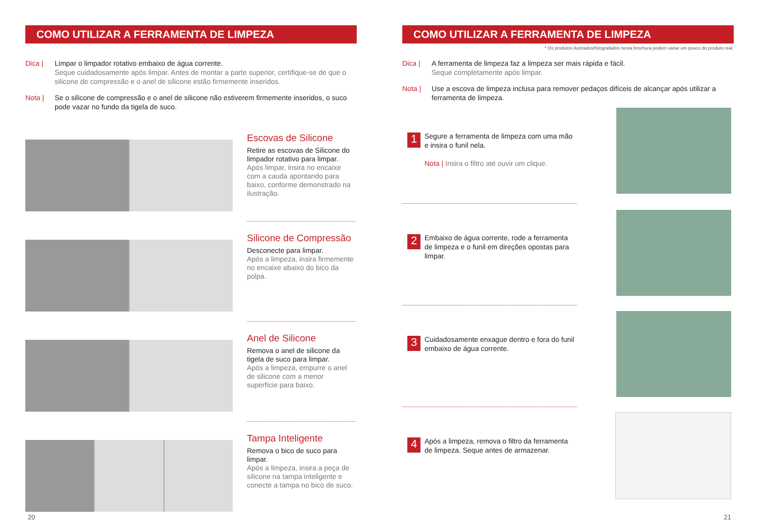COMO UTILIZAR A FERRAMENTA DE LIMPEZA
Dica | Limpar o limpador rotativo embaixo de água corrente.
Seque cuidadosamente após limpar. Antes de montar a parte superior, certifique-se de que o silicone de compressão e o anel de silicone estão firmemente inseridos.
Nota | Se o silicone de compressão e o anel de silicone não estiverem firmemente inseridos, o suco pode vazar no fundo da tigela de suco.
Escovas de Silicone
Retire as escovas de Silicone do limpador rotativo para limpar.
Após limpar, insira no encaixe com a cauda apontando para baixo, conforme demonstrado na ilustração.
Silicone de Compressão
Desconecte para limpar.
Após a limpeza, insira firmemente no encaixe abaixo do bico da polpa.
Anel de Silicone
Remova o anel de silicone da tigela de suco para limpar.
Após a limpeza, empurre o anel de silicone com a menor superfície para baixo.
Tampa Inteligente
Remova o bico de suco para limpar.
Após a limpeza, insira a peça de silicone na tampa inteligente e conecte a tampa no bico de suco.
20
COMO UTILIZAR A FERRAMENTA DE LIMPEZA
* Os produtos ilustrados/fotografados nesta brochura podem variar um pouco do produto real.
Dica | A ferramenta de limpeza faz a limpeza ser mais rápida e fácil.
Seque completamente após limpar.
Nota | Use a escova de limpeza inclusa para remover pedaços difíceis de alcançar após utilizar a ferramenta de limpeza.
1
Segure a ferramenta de limpeza com uma mão e insira o funil nela.
Nota | Insira o filtro até ouvir um clique.
2
Embaixo de água corrente, rode a ferramenta de limpeza e o funil em direções opostas para limpar.
3
Cuidadosamente enxague dentro e fora do funil embaixo de água corrente.
4
Após a limpeza, remova o filtro da ferramenta de limpeza. Seque antes de armazenar.
21